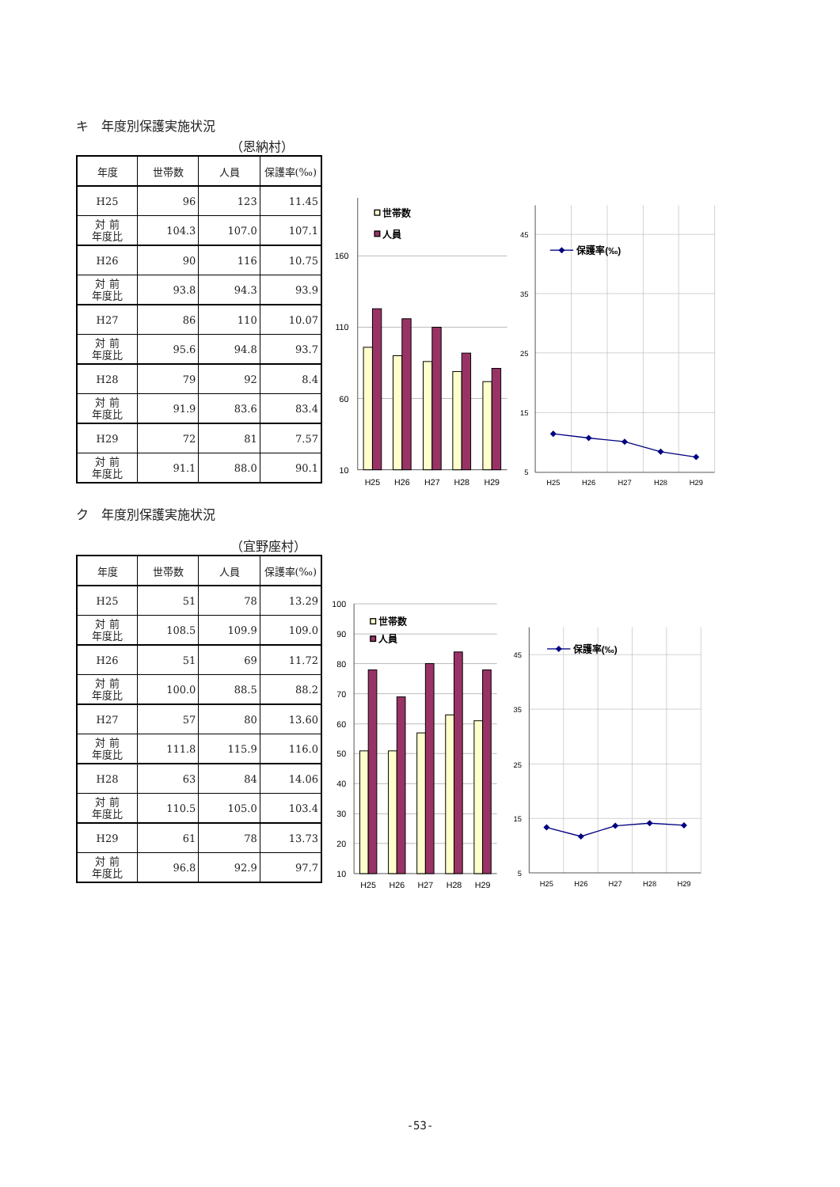キ　年度別保護実施状況
（恩納村）
| 年度 | 世帯数 | 人員 | 保護率(‰) |
| --- | --- | --- | --- |
| H25 | 96 | 123 | 11.45 |
| 対 前 年度比 | 104.3 | 107.0 | 107.1 |
| H26 | 90 | 116 | 10.75 |
| 対 前 年度比 | 93.8 | 94.3 | 93.9 |
| H27 | 86 | 110 | 10.07 |
| 対 前 年度比 | 95.6 | 94.8 | 93.7 |
| H28 | 79 | 92 | 8.4 |
| 対 前 年度比 | 91.9 | 83.6 | 83.4 |
| H29 | 72 | 81 | 7.57 |
| 対 前 年度比 | 91.1 | 88.0 | 90.1 |
160
110
60
10
H25
H26
H27
H28
H29
世帯数
人員
45
35
25
15
5
保護率(‰)
H25
H26
H27
H28
H29
ク　年度別保護実施状況
（宜野座村）
| 年度 | 世帯数 | 人員 | 保護率(‰) |
| --- | --- | --- | --- |
| H25 | 51 | 78 | 13.29 |
| 対 前 年度比 | 108.5 | 109.9 | 109.0 |
| H26 | 51 | 69 | 11.72 |
| 対 前 年度比 | 100.0 | 88.5 | 88.2 |
| H27 | 57 | 80 | 13.60 |
| 対 前 年度比 | 111.8 | 115.9 | 116.0 |
| H28 | 63 | 84 | 14.06 |
| 対 前 年度比 | 110.5 | 105.0 | 103.4 |
| H29 | 61 | 78 | 13.73 |
| 対 前 年度比 | 96.8 | 92.9 | 97.7 |
100
90
80
70
60
50
40
30
20
10
H25
H26
H27
H28
H29
世帯数
人員
45
35
25
15
5
保護率(‰)
H25
H26
H27
H28
H29
-53-